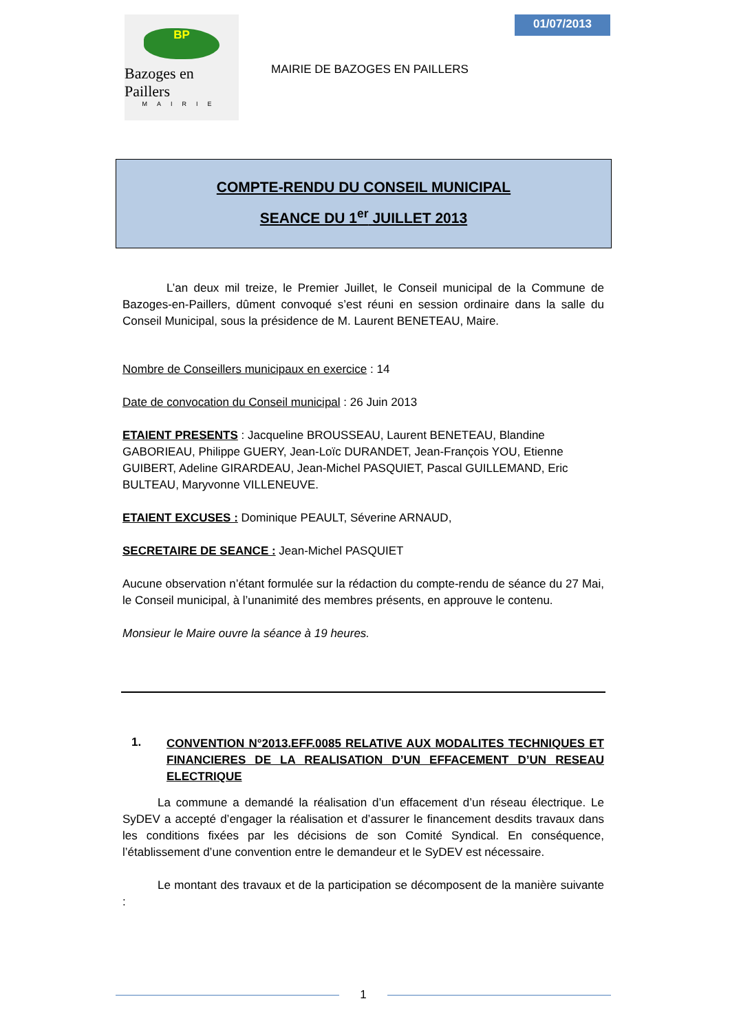BP
Bazoges en Paillers
MAIRIE
MAIRIE DE BAZOGES EN PAILLERS
01/07/2013
COMPTE-RENDU DU CONSEIL MUNICIPAL
SEANCE DU 1<sup>er</sup> JUILLET 2013
L’an deux mil treize, le Premier Juillet, le Conseil municipal de la Commune de Bazoges-en-Paillers, dûment convoqué s’est réuni en session ordinaire dans la salle du Conseil Municipal, sous la présidence de M. Laurent BENETEAU, Maire.
Nombre de Conseillers municipaux en exercice : 14
Date de convocation du Conseil municipal : 26 Juin 2013
ETAIENT PRESENTS : Jacqueline BROUSSEAU, Laurent BENETEAU, Blandine GABORIEAU, Philippe GUERY, Jean-Loïc DURANDET, Jean-François YOU, Etienne GUIBERT, Adeline GIRARDEAU, Jean-Michel PASQUIET, Pascal GUILLEMAND, Eric BULTEAU, Maryvonne VILLENEUVE.
ETAIENT EXCUSES : Dominique PEAULT, Séverine ARNAUD,
SECRETAIRE DE SEANCE : Jean-Michel PASQUIET
Aucune observation n’étant formulée sur la rédaction du compte-rendu de séance du 27 Mai, le Conseil municipal, à l’unanimité des membres présents, en approuve le contenu.
Monsieur le Maire ouvre la séance à 19 heures.
1.
CONVENTION N°2013.EFF.0085 RELATIVE AUX MODALITES TECHNIQUES ET FINANCIERES DE LA REALISATION D’UN EFFACEMENT D’UN RESEAU ELECTRIQUE
La commune a demandé la réalisation d’un effacement d’un réseau électrique. Le SyDEV a accepté d’engager la réalisation et d’assurer le financement desdits travaux dans les conditions fixées par les décisions de son Comité Syndical. En conséquence, l’établissement d’une convention entre le demandeur et le SyDEV est nécessaire.
Le montant des travaux et de la participation se décomposent de la manière suivante :
1